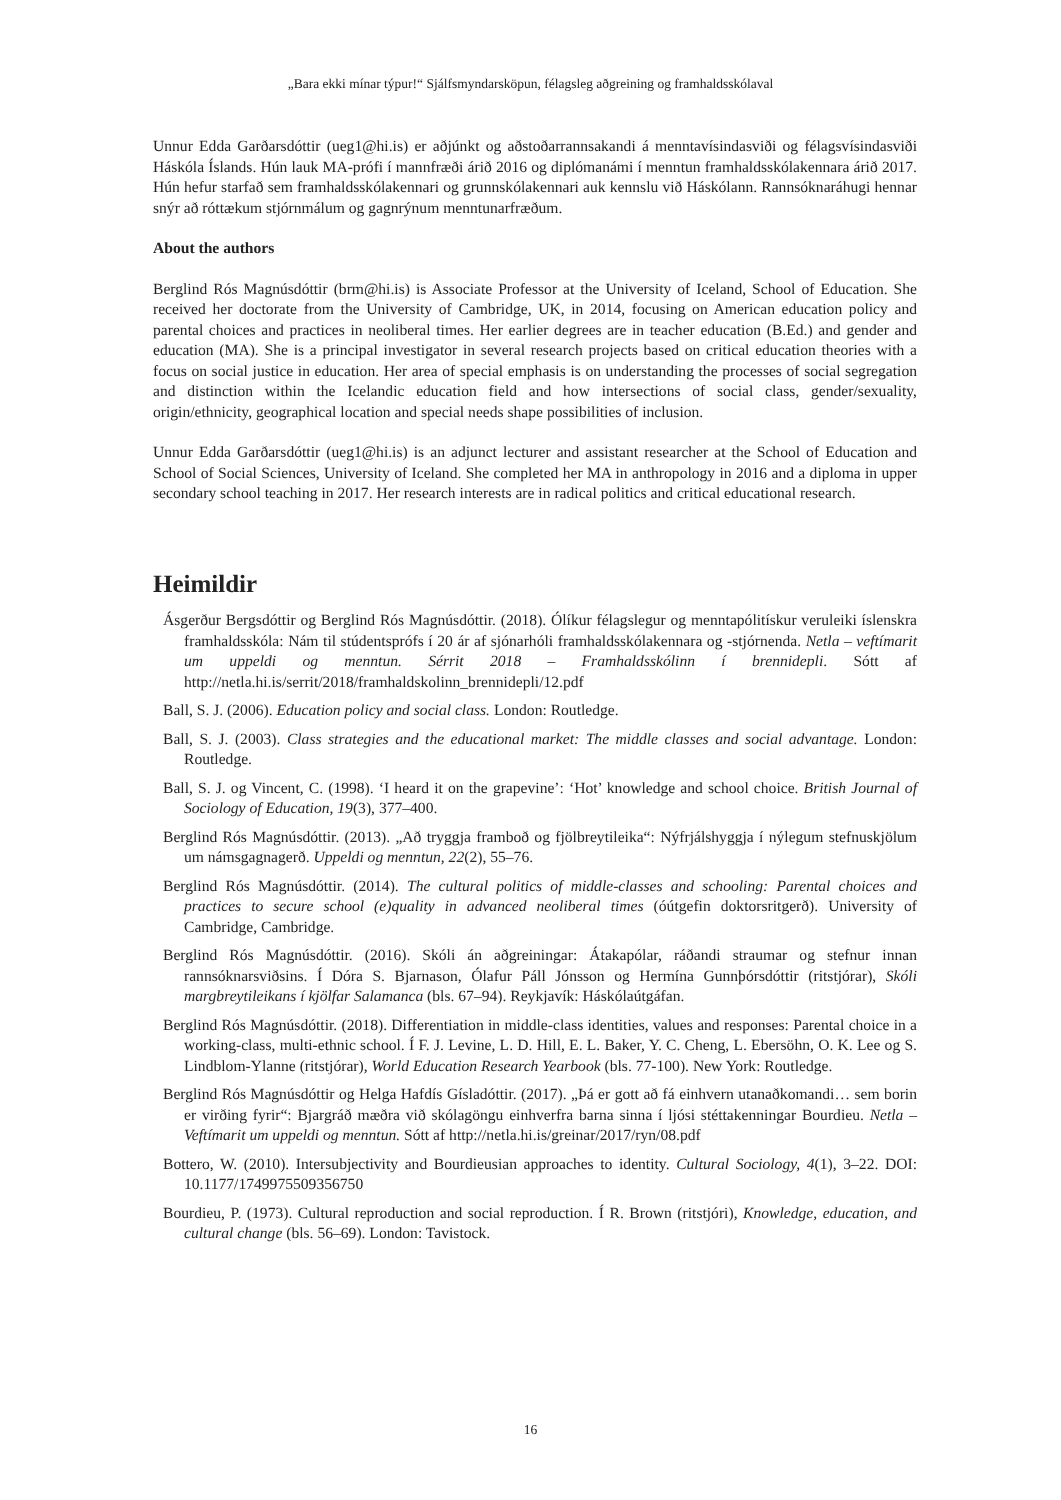„Bara ekki mínar týpur!“ Sjálfsmyndarsköpun, félagsleg aðgreining og framhaldsskólaval
Unnur Edda Garðarsdóttir (ueg1@hi.is) er aðjúnkt og aðstoðarrannsakandi á menntavísindasviði og félagsvísindasviði Háskóla Íslands. Hún lauk MA-prófi í mannfræði árið 2016 og diplómanámi í menntun framhaldsskólakennara árið 2017. Hún hefur starfað sem framhaldsskólakennari og grunnskólakennari auk kennslu við Háskólann. Rannsóknaráhugi hennar snýr að róttækum stjórnmálum og gagnrýnum menntunarfræðum.
About the authors
Berglind Rós Magnúsdóttir (brm@hi.is) is Associate Professor at the University of Iceland, School of Education. She received her doctorate from the University of Cambridge, UK, in 2014, focusing on American education policy and parental choices and practices in neoliberal times. Her earlier degrees are in teacher education (B.Ed.) and gender and education (MA). She is a principal investigator in several research projects based on critical education theories with a focus on social justice in education. Her area of special emphasis is on understanding the processes of social segregation and distinction within the Icelandic education field and how intersections of social class, gender/sexuality, origin/ethnicity, geographical location and special needs shape possibilities of inclusion.
Unnur Edda Garðarsdóttir (ueg1@hi.is) is an adjunct lecturer and assistant researcher at the School of Education and School of Social Sciences, University of Iceland. She completed her MA in anthropology in 2016 and a diploma in upper secondary school teaching in 2017. Her research interests are in radical politics and critical educational research.
Heimildir
Ásgerður Bergsdóttir og Berglind Rós Magnúsdóttir. (2018). Ólíkur félagslegur og menntapólitískur veruleiki íslenskra framhaldsskóla: Nám til stúdentsprófs í 20 ár af sjónarhóli framhaldsskólakennara og -stjórnenda. Netla – veftímarit um uppeldi og menntun. Sérrit 2018 – Framhaldsskólinn í brennidepli. Sótt af http://netla.hi.is/serrit/2018/framhaldskolinn_brennidepli/12.pdf
Ball, S. J. (2006). Education policy and social class. London: Routledge.
Ball, S. J. (2003). Class strategies and the educational market: The middle classes and social advantage. London: Routledge.
Ball, S. J. og Vincent, C. (1998). ‘I heard it on the grapevine’: ‘Hot’ knowledge and school choice. British Journal of Sociology of Education, 19(3), 377–400.
Berglind Rós Magnúsdóttir. (2013). „Að tryggja framboð og fjölbreytileika“: Nýfrjálshyggja í nýlegum stefnuskjölum um námsgagnagerð. Uppeldi og menntun, 22(2), 55–76.
Berglind Rós Magnúsdóttir. (2014). The cultural politics of middle-classes and schooling: Parental choices and practices to secure school (e)quality in advanced neoliberal times (óútgefin doktorsritgerð). University of Cambridge, Cambridge.
Berglind Rós Magnúsdóttir. (2016). Skóli án aðgreiningar: Átakapólar, ráðandi straumar og stefnur innan rannsóknarsviðsins. Í Dóra S. Bjarnason, Ólafur Páll Jónsson og Hermína Gunnþórsdóttir (ritstjórar), Skóli margbreytileikans í kjölfar Salamanca (bls. 67–94). Reykjavík: Háskólaútgáfan.
Berglind Rós Magnúsdóttir. (2018). Differentiation in middle-class identities, values and responses: Parental choice in a working-class, multi-ethnic school. Í F. J. Levine, L. D. Hill, E. L. Baker, Y. C. Cheng, L. Ebersöhn, O. K. Lee og S. Lindblom-Ylanne (ritstjórar), World Education Research Yearbook (bls. 77-100). New York: Routledge.
Berglind Rós Magnúsdóttir og Helga Hafdís Gísladóttir. (2017). „Þá er gott að fá einhvern utanaðkomandi… sem borin er virðing fyrir“: Bjargráð mæðra við skólagöngu einhverfra barna sinna í ljósi stéttakenningar Bourdieu. Netla – Veftímarit um uppeldi og menntun. Sótt af http://netla.hi.is/greinar/2017/ryn/08.pdf
Bottero, W. (2010). Intersubjectivity and Bourdieusian approaches to identity. Cultural Sociology, 4(1), 3–22. DOI: 10.1177/1749975509356750
Bourdieu, P. (1973). Cultural reproduction and social reproduction. Í R. Brown (ritstjóri), Knowledge, education, and cultural change (bls. 56–69). London: Tavistock.
16